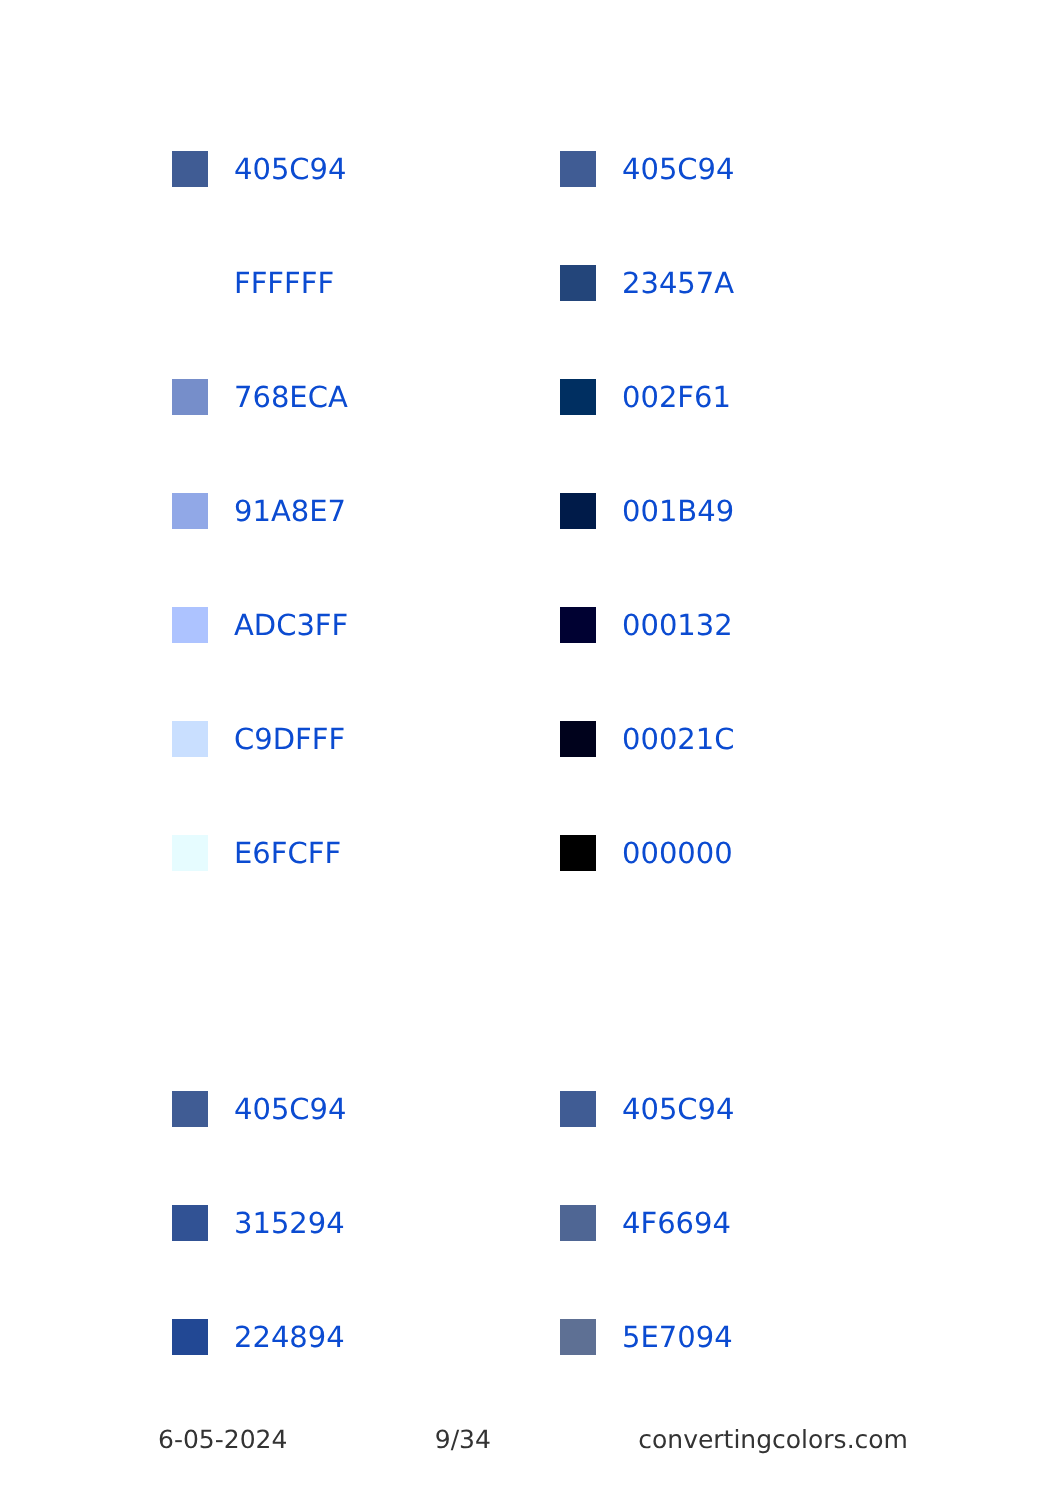405C94
405C94
FFFFFF
23457A
768ECA
002F61
91A8E7
001B49
ADC3FF
000132
C9DFFF
00021C
E6FCFF
000000
405C94
405C94
315294
4F6694
224894
5E7094
6-05-2024 9/34 convertingcolors.com